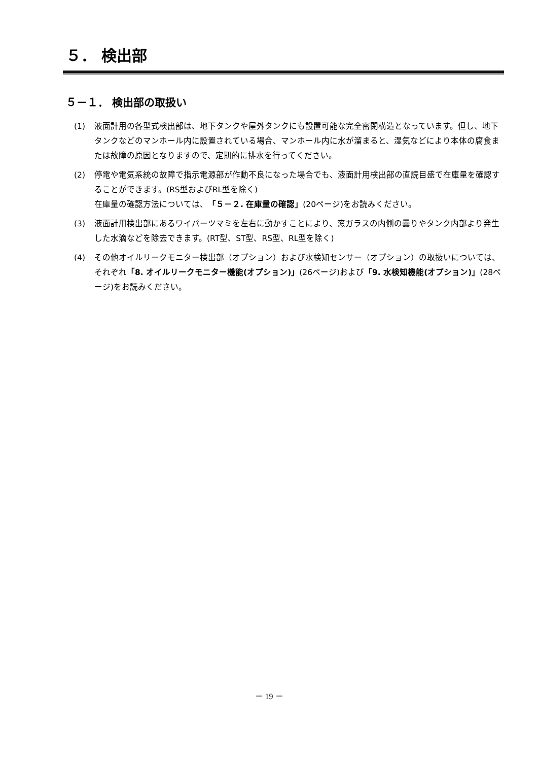５． 検出部
５－１． 検出部の取扱い
(1) 液面計用の各型式検出部は、地下タンクや屋外タンクにも設置可能な完全密閉構造となっています。但し、地下タンクなどのマンホール内に設置されている場合、マンホール内に水が溜まると、湿気などにより本体の腐食または故障の原因となりますので、定期的に排水を行ってください。
(2) 停電や電気系統の故障で指示電源部が作動不良になった場合でも、液面計用検出部の直読目盛で在庫量を確認することができます。(RS型およびRL型を除く)
在庫量の確認方法については、「５－２. 在庫量の確認」(20ページ)をお読みください。
(3) 液面計用検出部にあるワイパーツマミを左右に動かすことにより、窓ガラスの内側の曇りやタンク内部より発生した水滴などを除去できます。(RT型、ST型、RS型、RL型を除く)
(4) その他オイルリークモニター検出部（オプション）および水検知センサー（オプション）の取扱いについては、それぞれ「8. オイルリークモニター機能(オプション)」(26ページ)および「9. 水検知機能(オプション)」(28ページ)をお読みください。
－ 19 －